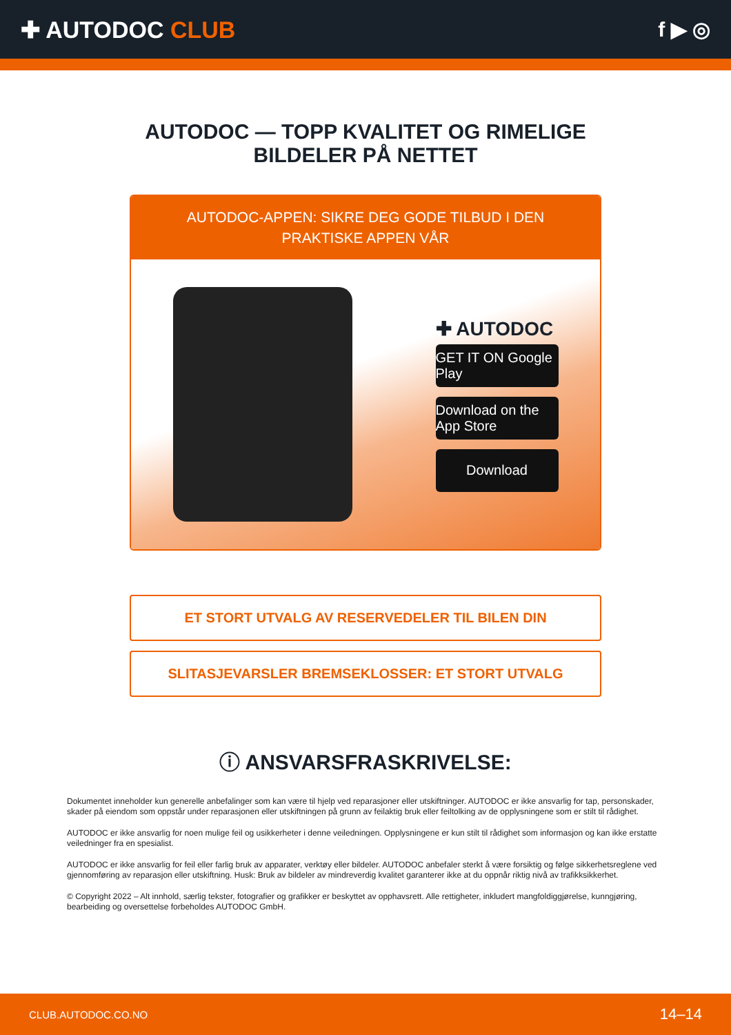✚ AUTODOC CLUB f ▶ ◎
AUTODOC — TOPP KVALITET OG RIMELIGE BILDELER PÅ NETTET
AUTODOC-APPEN: SIKRE DEG GODE TILBUD I DEN PRAKTISKE APPEN VÅR
✚ AUTODOC
GET IT ON Google Play
Download on the App Store
Download
ET STORT UTVALG AV RESERVEDELER TIL BILEN DIN
SLITASJEVARSLER BREMSEKLOSSER: ET STORT UTVALG
ⓘ ANSVARSFRASKRIVELSE:
Dokumentet inneholder kun generelle anbefalinger som kan være til hjelp ved reparasjoner eller utskiftninger. AUTODOC er ikke ansvarlig for tap, personskader, skader på eiendom som oppstår under reparasjonen eller utskiftningen på grunn av feilaktig bruk eller feiltolking av de opplysningene som er stilt til rådighet.
AUTODOC er ikke ansvarlig for noen mulige feil og usikkerheter i denne veiledningen. Opplysningene er kun stilt til rådighet som informasjon og kan ikke erstatte veiledninger fra en spesialist.
AUTODOC er ikke ansvarlig for feil eller farlig bruk av apparater, verktøy eller bildeler. AUTODOC anbefaler sterkt å være forsiktig og følge sikkerhetsreglene ved gjennomføring av reparasjon eller utskiftning. Husk: Bruk av bildeler av mindreverdig kvalitet garanterer ikke at du oppnår riktig nivå av trafikksikkerhet.
© Copyright 2022 – Alt innhold, særlig tekster, fotografier og grafikker er beskyttet av opphavsrett. Alle rettigheter, inkludert mangfoldiggjørelse, kunngjøring, bearbeiding og oversettelse forbeholdes AUTODOC GmbH.
CLUB.AUTODOC.CO.NO 14–14